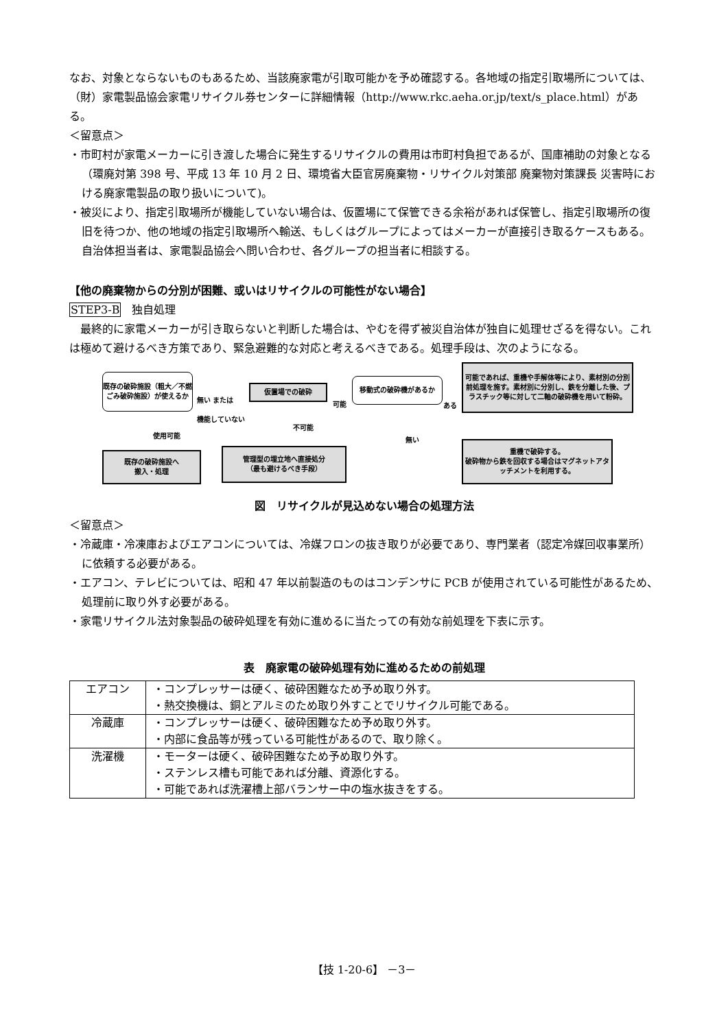なお、対象とならないものもあるため、当該廃家電が引取可能かを予め確認する。各地域の指定引取場所については、（財）家電製品協会家電リサイクル券センターに詳細情報（http://www.rkc.aeha.or.jp/text/s_place.html）がある。
＜留意点＞
・市町村が家電メーカーに引き渡した場合に発生するリサイクルの費用は市町村負担であるが、国庫補助の対象となる（環廃対第 398 号、平成 13 年 10 月 2 日、環境省大臣官房廃棄物・リサイクル対策部 廃棄物対策課長 災害時における廃家電製品の取り扱いについて)。
・被災により、指定引取場所が機能していない場合は、仮置場にて保管できる余裕があれば保管し、指定引取場所の復旧を待つか、他の地域の指定引取場所へ輸送、もしくはグループによってはメーカーが直接引き取るケースもある。自治体担当者は、家電製品協会へ問い合わせ、各グループの担当者に相談する。
【他の廃棄物からの分別が困難、或いはリサイクルの可能性がない場合】
STEP3-B　独自処理
　最終的に家電メーカーが引き取らないと判断した場合は、やむを得ず被災自治体が独自に処理せざるを得ない。これは極めて避けるべき方策であり、緊急避難的な対応と考えるべきである。処理手段は、次のようになる。
既存の破砕施設（粗大／不燃ごみ破砕施設）が使えるか
無い または
機能していない
仮置場での破砕
可能
移動式の破砕機があるか
ある
可能であれば、重機や手解体等により、素材別の分別前処理を施す。素材別に分別し、鉄を分離した後、プラスチック等に対して二軸の破砕機を用いて粉砕。
使用可能
不可能
無い
既存の破砕施設へ
搬入・処理
管理型の埋立地へ直接処分
（最も避けるべき手段）
重機で破砕する。
破砕物から鉄を回収する場合はマグネットアタッチメントを利用する。
図　リサイクルが見込めない場合の処理方法
＜留意点＞
・冷蔵庫・冷凍庫およびエアコンについては、冷媒フロンの抜き取りが必要であり、専門業者（認定冷媒回収事業所）に依頼する必要がある。
・エアコン、テレビについては、昭和 47 年以前製造のものはコンデンサに PCB が使用されている可能性があるため、処理前に取り外す必要がある。
・家電リサイクル法対象製品の破砕処理を有効に進めるに当たっての有効な前処理を下表に示す。
表　廃家電の破砕処理有効に進めるための前処理
| エアコン | ・コンプレッサーは硬く、破砕困難なため予め取り外す。 ・熱交換機は、銅とアルミのため取り外すことでリサイクル可能である。 |
| 冷蔵庫 | ・コンプレッサーは硬く、破砕困難なため予め取り外す。 ・内部に食品等が残っている可能性があるので、取り除く。 |
| 洗濯機 | ・モーターは硬く、破砕困難なため予め取り外す。 ・ステンレス槽も可能であれば分離、資源化する。 ・可能であれば洗濯槽上部バランサー中の塩水抜きをする。 |
【技 1-20-6】 －3－